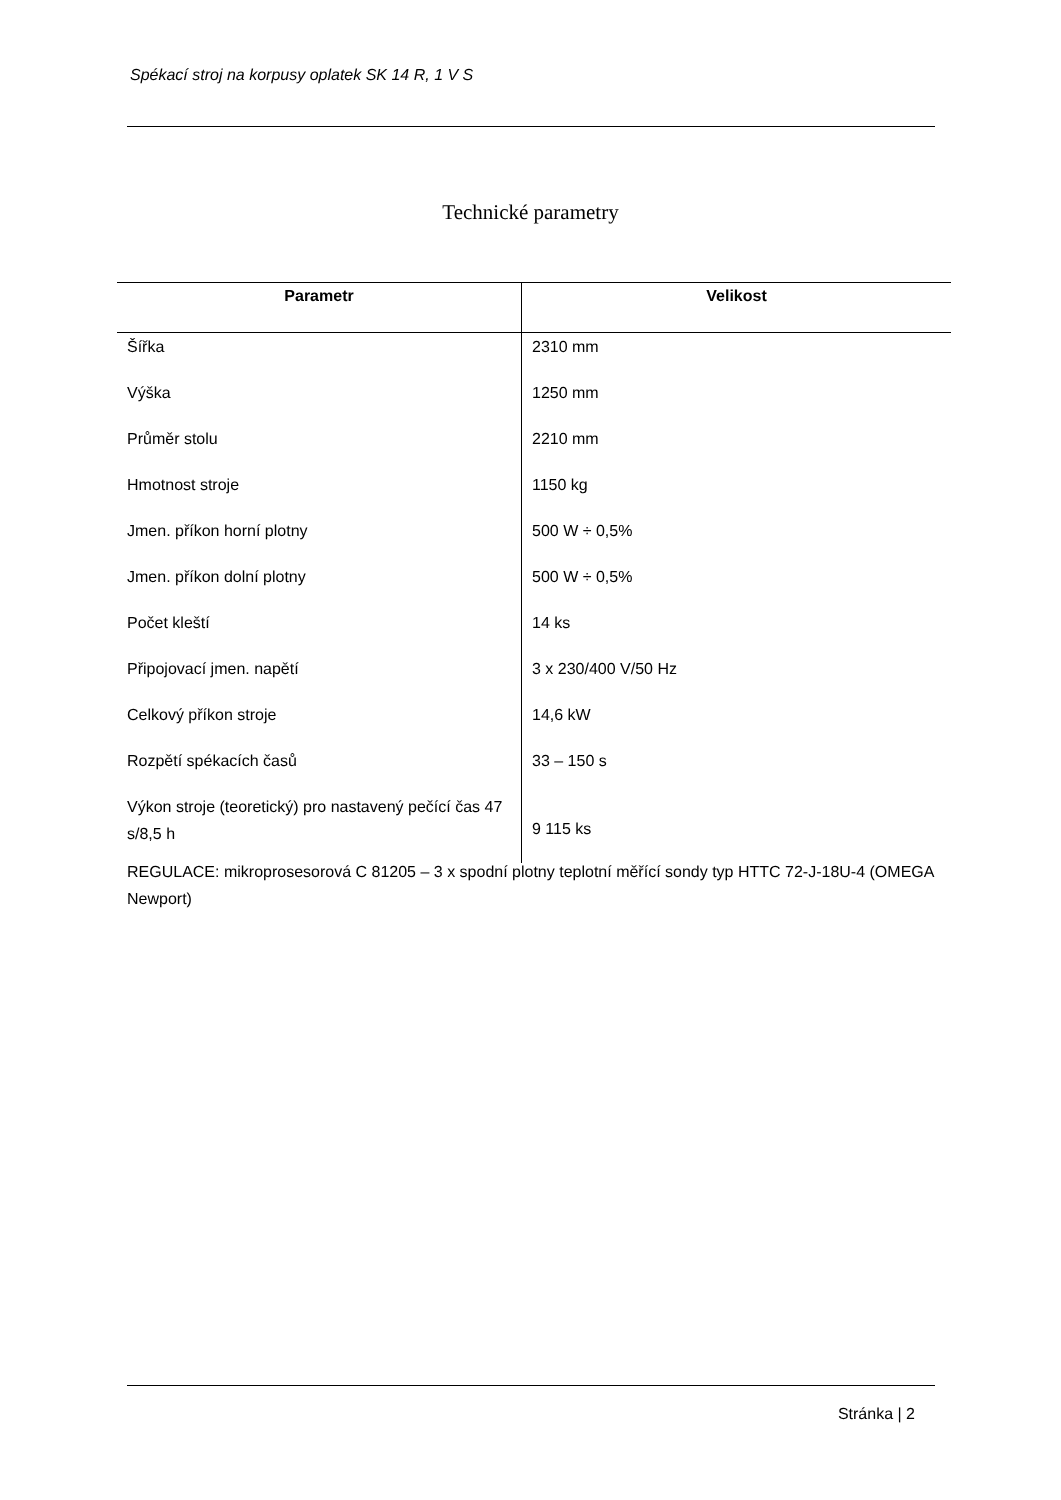Spékací stroj na korpusy oplatek SK 14 R, 1 V S
Technické parametry
| Parametr | Velikost |
| --- | --- |
| Šířka | 2310 mm |
| Výška | 1250 mm |
| Průměr stolu | 2210 mm |
| Hmotnost stroje | 1150 kg |
| Jmen. příkon horní plotny | 500 W ÷ 0,5% |
| Jmen. příkon dolní plotny | 500 W ÷ 0,5% |
| Počet kleští | 14 ks |
| Připojovací jmen. napětí | 3 x 230/400 V/50 Hz |
| Celkový příkon stroje | 14,6 kW |
| Rozpětí spékacích časů | 33 – 150 s |
| Výkon stroje (teoretický) pro nastavený pečící čas 47 s/8,5 h | 9 115 ks |
REGULACE: mikroprosesorová C 81205 – 3 x spodní plotny teplotní měřící sondy typ HTTC 72-J-18U-4 (OMEGA Newport)
Stránka | 2